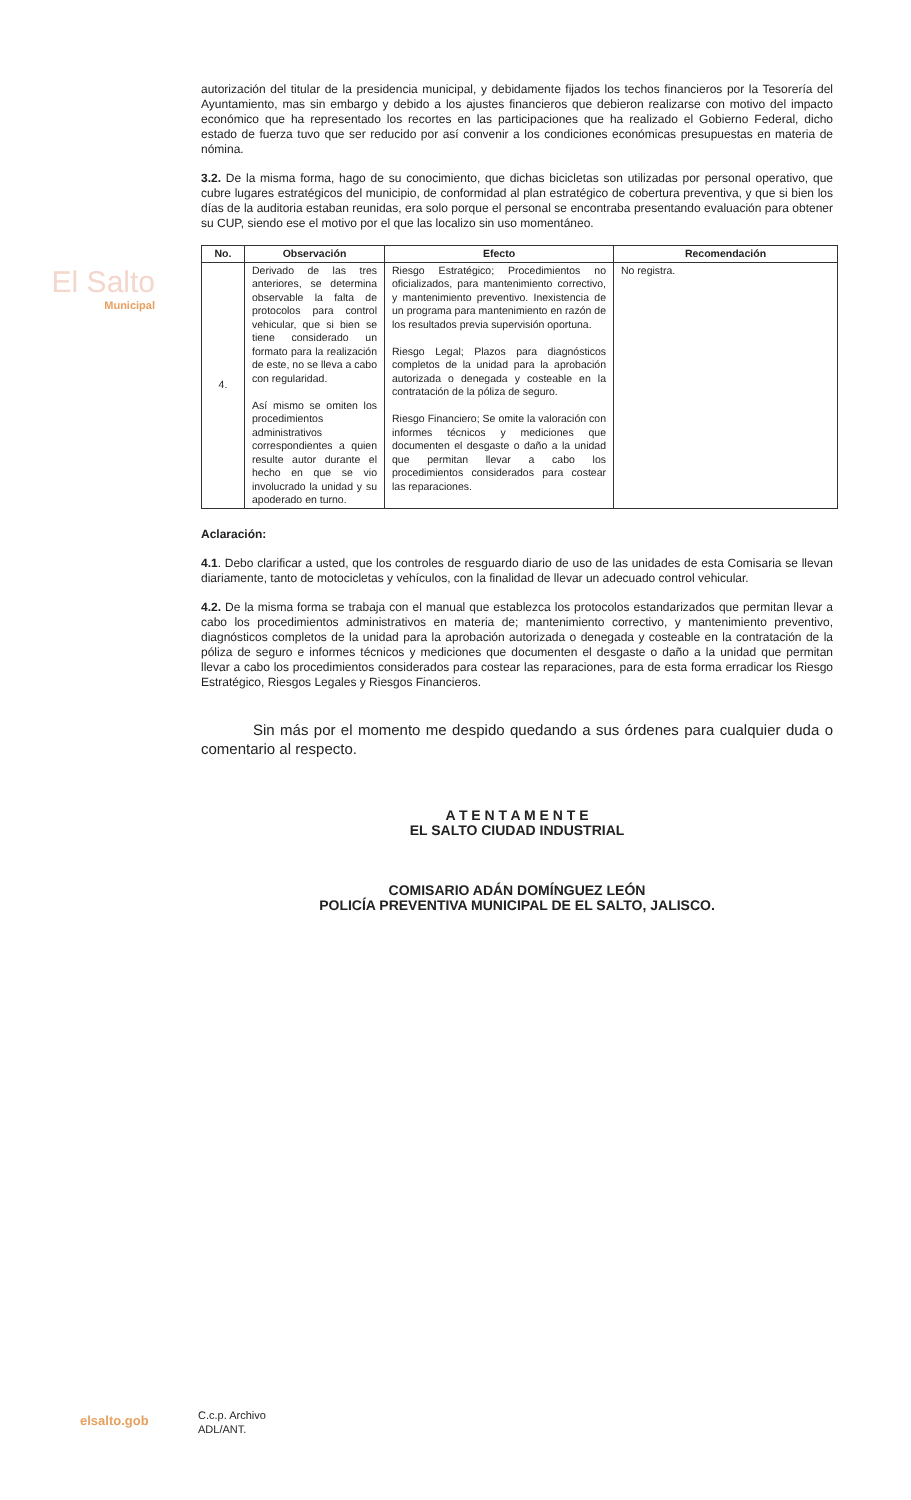El Salto
Municipal
autorización del titular de la presidencia municipal, y debidamente fijados los techos financieros por la Tesorería del Ayuntamiento, mas sin embargo y debido a los ajustes financieros que debieron realizarse con motivo del impacto económico que ha representado los recortes en las participaciones que ha realizado el Gobierno Federal, dicho estado de fuerza tuvo que ser reducido por así convenir a los condiciones económicas presupuestas en materia de nómina.
3.2. De la misma forma, hago de su conocimiento, que dichas bicicletas son utilizadas por personal operativo, que cubre lugares estratégicos del municipio, de conformidad al plan estratégico de cobertura preventiva, y que si bien los días de la auditoria estaban reunidas, era solo porque el personal se encontraba presentando evaluación para obtener su CUP, siendo ese el motivo por el que las localizo sin uso momentáneo.
| No. | Observación | Efecto | Recomendación |
| --- | --- | --- | --- |
| 4. | Derivado de las tres anteriores, se determina observable la falta de protocolos para control vehicular, que si bien se tiene considerado un formato para la realización de este, no se lleva a cabo con regularidad. Así mismo se omiten los procedimientos administrativos correspondientes a quien resulte autor durante el hecho en que se vio involucrado la unidad y su apoderado en turno. | Riesgo Estratégico; Procedimientos no oficializados, para mantenimiento correctivo, y mantenimiento preventivo. Inexistencia de un programa para mantenimiento en razón de los resultados previa supervisión oportuna. Riesgo Legal; Plazos para diagnósticos completos de la unidad para la aprobación autorizada o denegada y costeable en la contratación de la póliza de seguro. Riesgo Financiero; Se omite la valoración con informes técnicos y mediciones que documenten el desgaste o daño a la unidad que permitan llevar a cabo los procedimientos considerados para costear las reparaciones. | No registra. |
Aclaración:
4.1. Debo clarificar a usted, que los controles de resguardo diario de uso de las unidades de esta Comisaria se llevan diariamente, tanto de motocicletas y vehículos, con la finalidad de llevar un adecuado control vehicular.
4.2. De la misma forma se trabaja con el manual que establezca los protocolos estandarizados que permitan llevar a cabo los procedimientos administrativos en materia de; mantenimiento correctivo, y mantenimiento preventivo, diagnósticos completos de la unidad para la aprobación autorizada o denegada y costeable en la contratación de la póliza de seguro e informes técnicos y mediciones que documenten el desgaste o daño a la unidad que permitan llevar a cabo los procedimientos considerados para costear las reparaciones, para de esta forma erradicar los Riesgo Estratégico, Riesgos Legales y Riesgos Financieros.
Sin más por el momento me despido quedando a sus órdenes para cualquier duda o comentario al respecto.
A T E N T A M E N T E
EL SALTO CIUDAD INDUSTRIAL
COMISARIO ADÁN DOMÍNGUEZ LEÓN
POLICÍA PREVENTIVA MUNICIPAL DE EL SALTO, JALISCO.
elsalto.gob
C.c.p. Archivo
ADL/ANT.